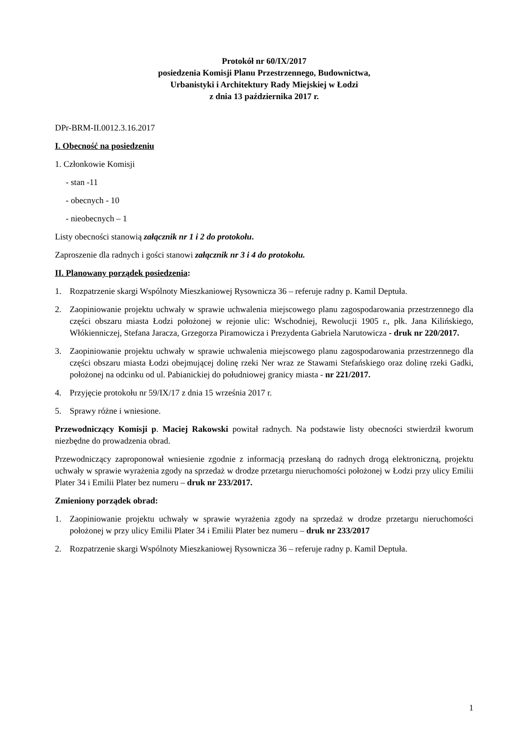Protokół nr 60/IX/2017
posiedzenia Komisji Planu Przestrzennego, Budownictwa,
Urbanistyki i Architektury Rady Miejskiej w Łodzi
z dnia 13 października 2017 r.
DPr-BRM-II.0012.3.16.2017
I. Obecność na posiedzeniu
1. Członkowie Komisji
- stan -11
- obecnych - 10
- nieobecnych – 1
Listy obecności stanowią załącznik nr 1 i 2 do protokołu.
Zaproszenie dla radnych i gości stanowi załącznik nr 3 i 4 do protokołu.
II. Planowany porządek posiedzenia:
1. Rozpatrzenie skargi Wspólnoty Mieszkaniowej Rysownicza 36 – referuje radny p. Kamil Deptuła.
2. Zaopiniowanie projektu uchwały w sprawie uchwalenia miejscowego planu zagospodarowania przestrzennego dla części obszaru miasta Łodzi położonej w rejonie ulic: Wschodniej, Rewolucji 1905 r., płk. Jana Kilińskiego, Włókienniczej, Stefana Jaracza, Grzegorza Piramowicza i Prezydenta Gabriela Narutowicza - druk nr 220/2017.
3. Zaopiniowanie projektu uchwały w sprawie uchwalenia miejscowego planu zagospodarowania przestrzennego dla części obszaru miasta Łodzi obejmującej dolinę rzeki Ner wraz ze Stawami Stefańskiego oraz dolinę rzeki Gadki, położonej na odcinku od ul. Pabianickiej do południowej granicy miasta - nr 221/2017.
4. Przyjęcie protokołu nr 59/IX/17 z dnia 15 września 2017 r.
5. Sprawy różne i wniesione.
Przewodniczący Komisji p. Maciej Rakowski powitał radnych. Na podstawie listy obecności stwierdził kworum niezbędne do prowadzenia obrad.
Przewodniczący zaproponował wniesienie zgodnie z informacją przesłaną do radnych drogą elektroniczną, projektu uchwały w sprawie wyrażenia zgody na sprzedaż w drodze przetargu nieruchomości położonej w Łodzi przy ulicy Emilii Plater 34 i Emilii Plater bez numeru – druk nr 233/2017.
Zmieniony porządek obrad:
1. Zaopiniowanie projektu uchwały w sprawie wyrażenia zgody na sprzedaż w drodze przetargu nieruchomości położonej w przy ulicy Emilii Plater 34 i Emilii Plater bez numeru – druk nr 233/2017
2. Rozpatrzenie skargi Wspólnoty Mieszkaniowej Rysownicza 36 – referuje radny p. Kamil Deptuła.
1